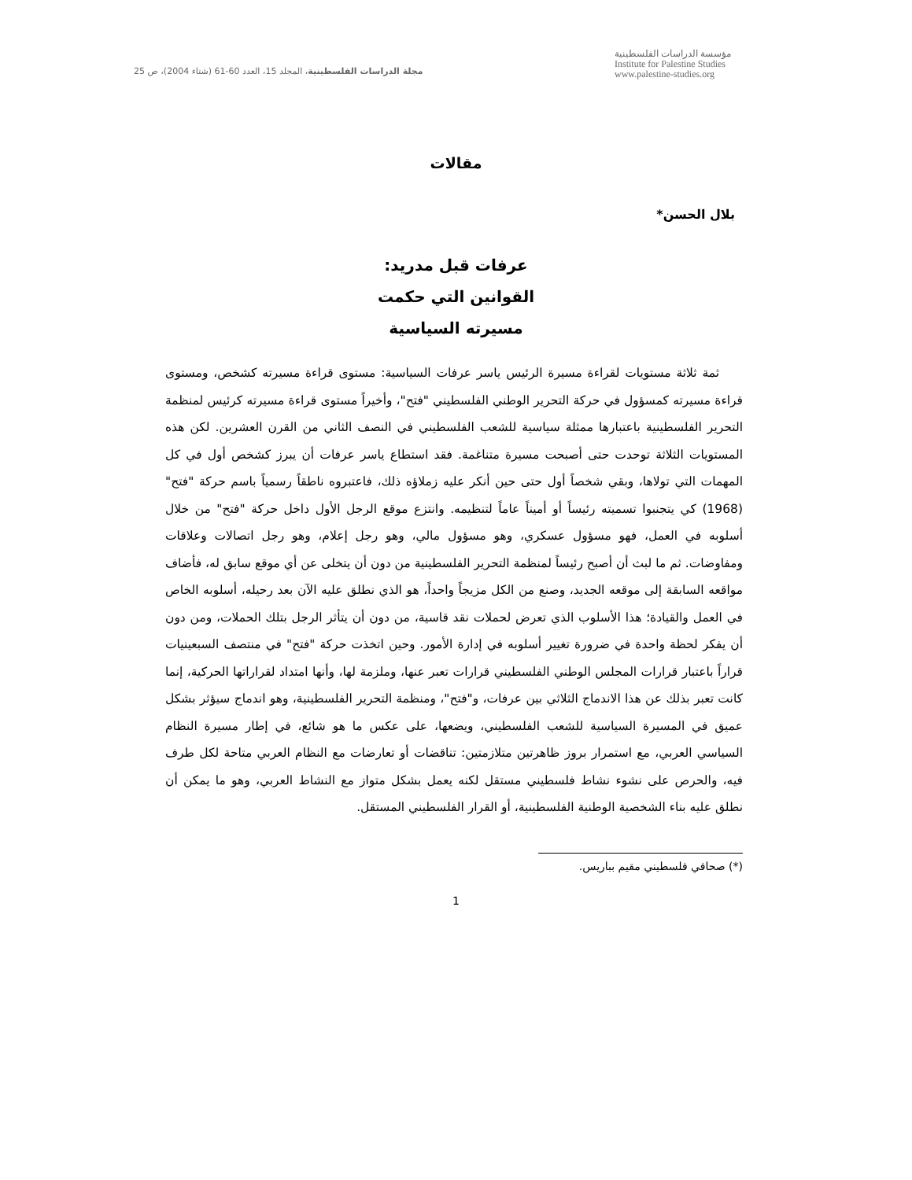مؤسسة الدراسات الفلسطينية
Institute for Palestine Studies
www.palestine-studies.org
مجلة الدراسات الفلسطينية، المجلد 15، العدد 60-61 (شتاء 2004)، ص 25
مقالات
بلال الحسن*
عرفات قبل مدريد:
القوانين التي حكمت
مسيرته السياسية
ثمة ثلاثة مستويات لقراءة مسيرة الرئيس ياسر عرفات السياسية: مستوى قراءة مسيرته كشخص، ومستوى قراءة مسيرته كمسؤول في حركة التحرير الوطني الفلسطيني "فتح"، وأخيراً مستوى قراءة مسيرته كرئيس لمنظمة التحرير الفلسطينية باعتبارها ممثلة سياسية للشعب الفلسطيني في النصف الثاني من القرن العشرين. لكن هذه المستويات الثلاثة توحدت حتى أصبحت مسيرة متناغمة. فقد استطاع ياسر عرفات أن يبرز كشخص أول في كل المهمات التي تولاها، وبقي شخصاً أول حتى حين أنكر عليه زملاؤه ذلك، فاعتبروه ناطقاً رسمياً باسم حركة "فتح" (1968) كي يتجنبوا تسميته رئيساً أو أميناً عاماً لتنظيمه. وانتزع موقع الرجل الأول داخل حركة "فتح" من خلال أسلوبه في العمل، فهو مسؤول عسكري، وهو مسؤول مالي، وهو رجل إعلام، وهو رجل اتصالات وعلاقات ومفاوضات. ثم ما لبث أن أصبح رئيساً لمنظمة التحرير الفلسطينية من دون أن يتخلى عن أي موقع سابق له، فأضاف مواقعه السابقة إلى موقعه الجديد، وصنع من الكل مزيجاً واحداً، هو الذي نطلق عليه الآن بعد رحيله، أسلوبه الخاص في العمل والقيادة؛ هذا الأسلوب الذي تعرض لحملات نقد قاسية، من دون أن يتأثر الرجل بتلك الحملات، ومن دون أن يفكر لحظة واحدة في ضرورة تغيير أسلوبه في إدارة الأمور. وحين اتخذت حركة "فتح" في منتصف السبعينيات قراراً باعتبار قرارات المجلس الوطني الفلسطيني قرارات تعبر عنها، وملزمة لها، وأنها امتداد لقراراتها الحركية، إنما كانت تعبر بذلك عن هذا الاندماج الثلاثي بين عرفات، و"فتح"، ومنظمة التحرير الفلسطينية، وهو اندماج سيؤثر بشكل عميق في المسيرة السياسية للشعب الفلسطيني، ويضعها، على عكس ما هو شائع، في إطار مسيرة النظام السياسي العربي، مع استمرار بروز ظاهرتين متلازمتين: تناقضات أو تعارضات مع النظام العربي متاحة لكل طرف فيه، والحرص على نشوء نشاط فلسطيني مستقل لكنه يعمل بشكل متواز مع النشاط العربي، وهو ما يمكن أن نطلق عليه بناء الشخصية الوطنية الفلسطينية، أو القرار الفلسطيني المستقل.
(*) صحافي فلسطيني مقيم بباريس.
1